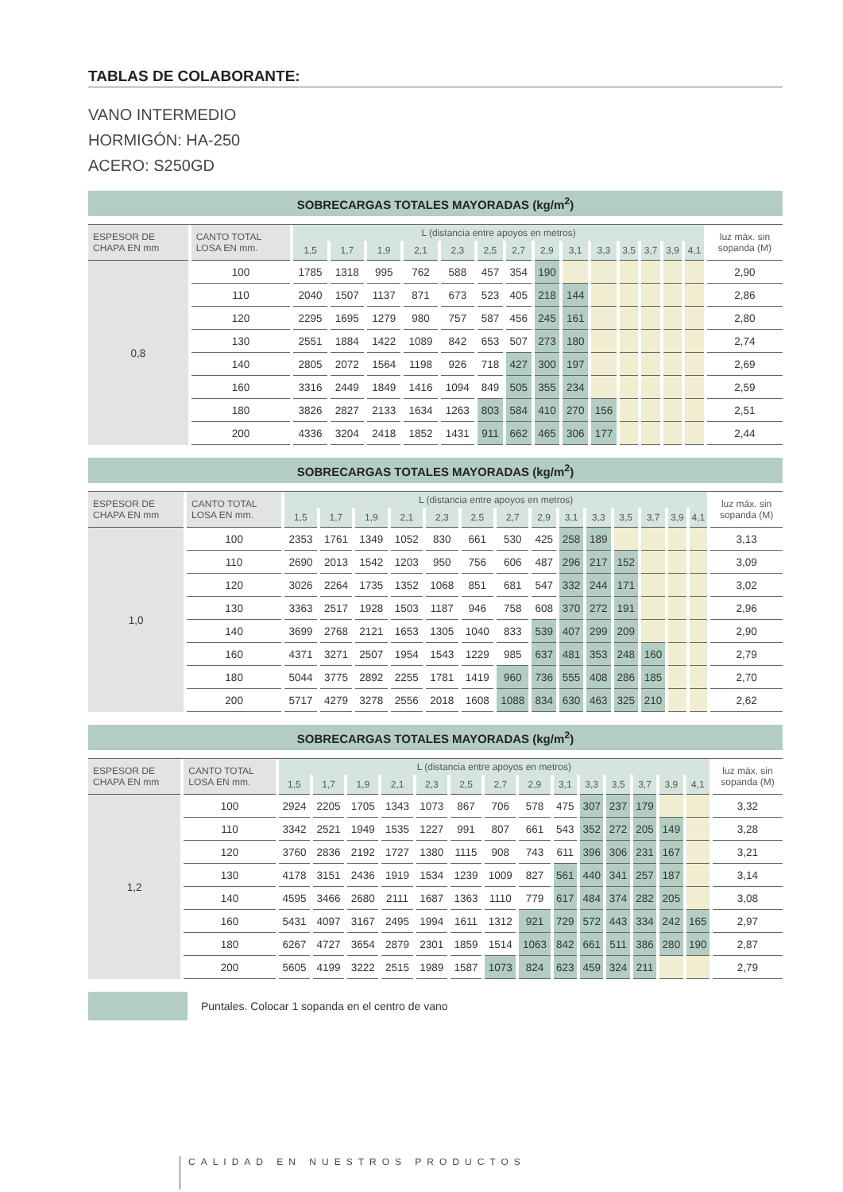TABLAS DE COLABORANTE:
VANO INTERMEDIO
HORMIGÓN: HA-250
ACERO: S250GD
| SOBRECARGAS TOTALES MAYORADAS (kg/m<sup>2</sup>) | | | | | | | | | | | | | | | | |
| --- | --- | --- | --- | --- | --- | --- | --- | --- | --- | --- | --- | --- | --- | --- | --- | --- |
| ESPESOR DE CHAPA EN mm | CANTO TOTAL LOSA EN mm. | L (distancia entre apoyos en metros) | | | | | | | | | | | | | | luz máx. sin sopanda (M) |
| | | 1,5 | 1,7 | 1,9 | 2,1 | 2,3 | 2,5 | 2,7 | 2,9 | 3,1 | 3,3 | 3,5 | 3,7 | 3,9 | 4,1 | |
| 0,8 | 100 | 1785 | 1318 | 995 | 762 | 588 | 457 | 354 | 190 | | | | | | | 2,90 |
| | 110 | 2040 | 1507 | 1137 | 871 | 673 | 523 | 405 | 218 | 144 | | | | | | 2,86 |
| | 120 | 2295 | 1695 | 1279 | 980 | 757 | 587 | 456 | 245 | 161 | | | | | | 2,80 |
| | 130 | 2551 | 1884 | 1422 | 1089 | 842 | 653 | 507 | 273 | 180 | | | | | | 2,74 |
| | 140 | 2805 | 2072 | 1564 | 1198 | 926 | 718 | 427 | 300 | 197 | | | | | | 2,69 |
| | 160 | 3316 | 2449 | 1849 | 1416 | 1094 | 849 | 505 | 355 | 234 | | | | | | 2,59 |
| | 180 | 3826 | 2827 | 2133 | 1634 | 1263 | 803 | 584 | 410 | 270 | 156 | | | | | 2,51 |
| | 200 | 4336 | 3204 | 2418 | 1852 | 1431 | 911 | 662 | 465 | 306 | 177 | | | | | 2,44 |
| SOBRECARGAS TOTALES MAYORADAS (kg/m<sup>2</sup>) | | | | | | | | | | | | | | | | |
| --- | --- | --- | --- | --- | --- | --- | --- | --- | --- | --- | --- | --- | --- | --- | --- | --- |
| ESPESOR DE CHAPA EN mm | CANTO TOTAL LOSA EN mm. | L (distancia entre apoyos en metros) | | | | | | | | | | | | | | luz máx. sin sopanda (M) |
| | | 1,5 | 1,7 | 1,9 | 2,1 | 2,3 | 2,5 | 2,7 | 2,9 | 3,1 | 3,3 | 3,5 | 3,7 | 3,9 | 4,1 | |
| 1,0 | 100 | 2353 | 1761 | 1349 | 1052 | 830 | 661 | 530 | 425 | 258 | 189 | | | | | 3,13 |
| | 110 | 2690 | 2013 | 1542 | 1203 | 950 | 756 | 606 | 487 | 296 | 217 | 152 | | | | 3,09 |
| | 120 | 3026 | 2264 | 1735 | 1352 | 1068 | 851 | 681 | 547 | 332 | 244 | 171 | | | | 3,02 |
| | 130 | 3363 | 2517 | 1928 | 1503 | 1187 | 946 | 758 | 608 | 370 | 272 | 191 | | | | 2,96 |
| | 140 | 3699 | 2768 | 2121 | 1653 | 1305 | 1040 | 833 | 539 | 407 | 299 | 209 | | | | 2,90 |
| | 160 | 4371 | 3271 | 2507 | 1954 | 1543 | 1229 | 985 | 637 | 481 | 353 | 248 | 160 | | | 2,79 |
| | 180 | 5044 | 3775 | 2892 | 2255 | 1781 | 1419 | 960 | 736 | 555 | 408 | 286 | 185 | | | 2,70 |
| | 200 | 5717 | 4279 | 3278 | 2556 | 2018 | 1608 | 1088 | 834 | 630 | 463 | 325 | 210 | | | 2,62 |
| SOBRECARGAS TOTALES MAYORADAS (kg/m<sup>2</sup>) | | | | | | | | | | | | | | | | |
| --- | --- | --- | --- | --- | --- | --- | --- | --- | --- | --- | --- | --- | --- | --- | --- | --- |
| ESPESOR DE CHAPA EN mm | CANTO TOTAL LOSA EN mm. | L (distancia entre apoyos en metros) | | | | | | | | | | | | | | luz máx. sin sopanda (M) |
| | | 1,5 | 1,7 | 1,9 | 2,1 | 2,3 | 2,5 | 2,7 | 2,9 | 3,1 | 3,3 | 3,5 | 3,7 | 3,9 | 4,1 | |
| 1,2 | 100 | 2924 | 2205 | 1705 | 1343 | 1073 | 867 | 706 | 578 | 475 | 307 | 237 | 179 | | | 3,32 |
| | 110 | 3342 | 2521 | 1949 | 1535 | 1227 | 991 | 807 | 661 | 543 | 352 | 272 | 205 | 149 | | 3,28 |
| | 120 | 3760 | 2836 | 2192 | 1727 | 1380 | 1115 | 908 | 743 | 611 | 396 | 306 | 231 | 167 | | 3,21 |
| | 130 | 4178 | 3151 | 2436 | 1919 | 1534 | 1239 | 1009 | 827 | 561 | 440 | 341 | 257 | 187 | | 3,14 |
| | 140 | 4595 | 3466 | 2680 | 2111 | 1687 | 1363 | 1110 | 779 | 617 | 484 | 374 | 282 | 205 | | 3,08 |
| | 160 | 5431 | 4097 | 3167 | 2495 | 1994 | 1611 | 1312 | 921 | 729 | 572 | 443 | 334 | 242 | 165 | 2,97 |
| | 180 | 6267 | 4727 | 3654 | 2879 | 2301 | 1859 | 1514 | 1063 | 842 | 661 | 511 | 386 | 280 | 190 | 2,87 |
| | 200 | 5605 | 4199 | 3222 | 2515 | 1989 | 1587 | 1073 | 824 | 623 | 459 | 324 | 211 | | | 2,79 |
Puntales. Colocar 1 sopanda en el centro de vano
CALIDAD EN NUESTROS PRODUCTOS